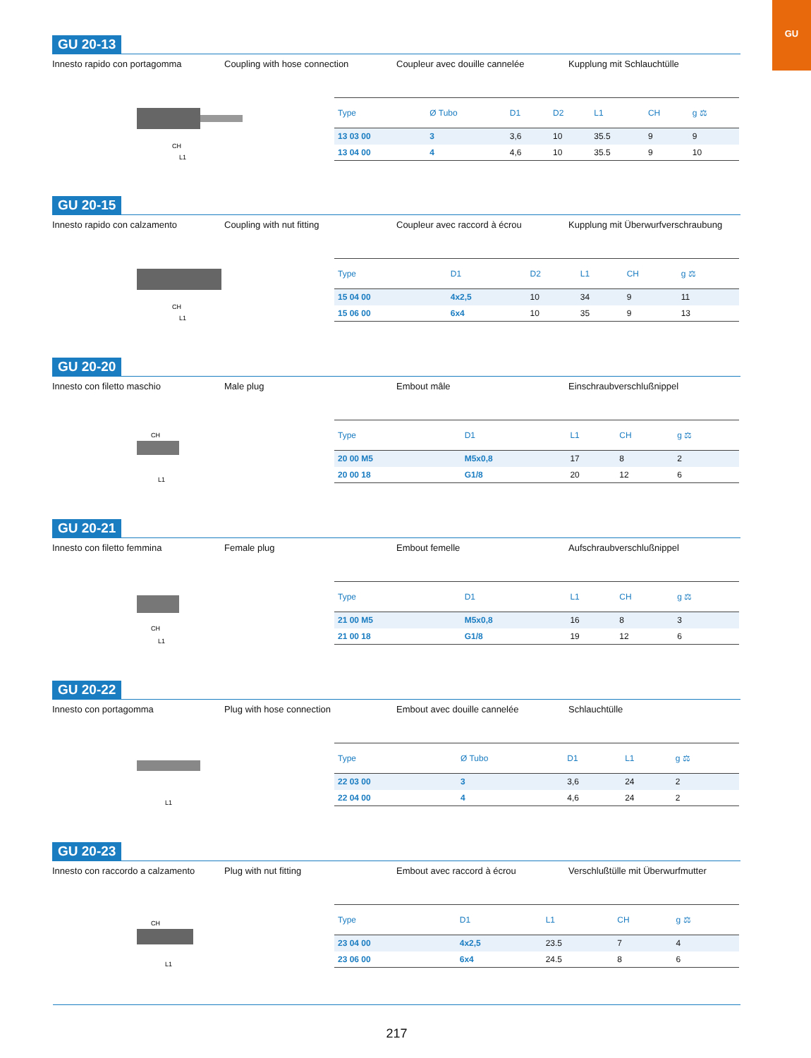GU
GU 20-13
Innesto rapido con portagomma Coupling with hose connection Coupleur avec douille cannelée Kupplung mit Schlauchtülle
CH
L1
| Type | Ø Tubo | D1 | D2 | L1 | CH | g ⚖ |
| --- | --- | --- | --- | --- | --- | --- |
| 13 03 00 | 3 | 3,6 | 10 | 35.5 | 9 | 9 |
| 13 04 00 | 4 | 4,6 | 10 | 35.5 | 9 | 10 |
GU 20-15
Innesto rapido con calzamento Coupling with nut fitting Coupleur avec raccord à écrou Kupplung mit Überwurfverschraubung
CH
L1
| Type | D1 | D2 | L1 | CH | g ⚖ |
| --- | --- | --- | --- | --- | --- |
| 15 04 00 | 4x2,5 | 10 | 34 | 9 | 11 |
| 15 06 00 | 6x4 | 10 | 35 | 9 | 13 |
GU 20-20
Innesto con filetto maschio Male plug Embout mâle Einschraubverschlußnippel
CH
L1
| Type | D1 | L1 | CH | g ⚖ |
| --- | --- | --- | --- | --- |
| 20 00 M5 | M5x0,8 | 17 | 8 | 2 |
| 20 00 18 | G1/8 | 20 | 12 | 6 |
GU 20-21
Innesto con filetto femmina Female plug Embout femelle Aufschraubverschlußnippel
CH
L1
| Type | D1 | L1 | CH | g ⚖ |
| --- | --- | --- | --- | --- |
| 21 00 M5 | M5x0,8 | 16 | 8 | 3 |
| 21 00 18 | G1/8 | 19 | 12 | 6 |
GU 20-22
Innesto con portagomma Plug with hose connection Embout avec douille cannelée Schlauchtülle
L1
| Type | Ø Tubo | D1 | L1 | g ⚖ |
| --- | --- | --- | --- | --- |
| 22 03 00 | 3 | 3,6 | 24 | 2 |
| 22 04 00 | 4 | 4,6 | 24 | 2 |
GU 20-23
Innesto con raccordo a calzamento
Plug with nut fitting Embout avec raccord à écrou Verschlußtülle mit Überwurfmutter
CH
L1
| Type | D1 | L1 | CH | g ⚖ |
| --- | --- | --- | --- | --- |
| 23 04 00 | 4x2,5 | 23.5 | 7 | 4 |
| 23 06 00 | 6x4 | 24.5 | 8 | 6 |
217